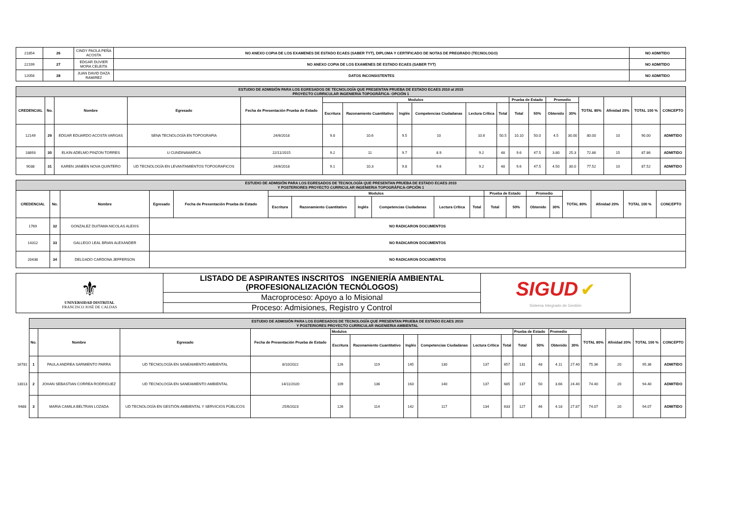| 21854 | 26 | CINDY PAOLA PEÑA ACOSTA | NO ANEXO COPIA DE LOS EXAMENES DE ESTADO ECAES (SABER TYT), DIPLOMA Y CERTIFICADO DE NOTAS DE PREGRADO (TECNOLOGO) | NO ADMITIDO |
| 22199 | 27 | EDGAR DUVIER MORA CELEITA | NO ANEXO COPIA DE LOS EXAMENES DE ESTADO ECAES (SABER TYT) | NO ADMITIDO |
| 12056 | 28 | JUAN DAVID DAZA RAMIREZ | DATOS INCONSISTENTES | NO ADMITIDO |
| ESTUDIO DE ADMISIÓN PARA LOS EGRESADOS DE TECNOLOGÍA QUE PRESENTAN PRUEBA DE ESTADO ECAES 2010 al 2015 PROYECTO CURRICULAR INGENIERIA TOPOGRÁFICA- OPCIÓN 1 | | | | | | | | | | | | | | | | | | |
| CREDENCIAL | No. | Nombre | Egresado | Fecha de Presentación Prueba de Estado | Modulos | | | | | | Prueba de Estado | | Promedio | | TOTAL 80% | Afinidad 20% | TOTAL 100 % | CONCEPTO |
| | | | | | Escritura | Razonamiento Cuantitativo | Inglés | Competencias Ciudadanas | Lectura Crítica | Total | Total | 50% | Obtenido | 30% | | | | |
| 12149 | 29 | EDGAR EDUARDO ACOSTA VARGAS | SENA TECNOLOGÍA EN TOPOGRAFIA | 24/6/2018 | 9.8 | 10.6 | 9.5 | 10 | 10.6 | 50.5 | 10.10 | 50.0 | 4.5 | 30.00 | 80.00 | 10 | 90.00 | ADMITIDO |
| 18893 | 30 | ELKIN ADELMO PINZON TORRES | U CUNDINAMARCA | 22/11/2015 | 9.2 | 11 | 9.7 | 8.9 | 9.2 | 48 | 9.6 | 47.5 | 3.80 | 25.3 | 72.86 | 15 | 87.86 | ADMITIDO |
| 9038 | 31 | KAREN JANEEN NOVA QUINTERO | UD TECNOLOGÍA EN LEVANTAMIENTOS TOPOGRAFICOS | 24/6/2018 | 9.1 | 10.3 | 9.8 | 9.6 | 9.2 | 48 | 9.6 | 47.5 | 4.50 | 30.0 | 77.52 | 10 | 87.52 | ADMITIDO |
| ESTUDIO DE ADMISIÓN PARA LOS EGRESADOS DE TECNOLOGÍA QUE PRESENTAN PRUEBA DE ESTADO ECAES 2010 Y POSTERIORES PROYECTO CURRICULAR INGENIERIA TOPOGRÁFICA-OPCIÓN 1 | | | | | | | | | | | | | | | | | | |
| CREDENCIAL | No. | Nombre | Egresado | Fecha de Presentación Prueba de Estado | Modulos | | | | | | Prueba de Estado | | Promedio | | TOTAL 80% | Afinidad 20% | TOTAL 100 % | CONCEPTO |
| | | | | | Escritura | Razonamiento Cuantitativo | Inglés | Competencias Ciudadanas | Lectura Crítica | Total | Total | 50% | Obtenido | 30% | | | | |
| 1769 | 32 | GONZALEZ DUITAMA NICOLAS ALEXIS | NO RADICARON DOCUMENTOS | | | | | | | | | | | | | | | |
| 14312 | 33 | GALLEGO LEAL BRIAN ALEXANDER | NO RADICARON DOCUMENTOS | | | | | | | | | | | | | | | |
| 20438 | 34 | DELGADO CARDONA JEFFERSON | NO RADICARON DOCUMENTOS | | | | | | | | | | | | | | | |
| ⚜ UNIVERSIDAD DISTRITAL FRANCISCO JOSÉ DE CALDAS | LISTADO DE ASPIRANTES INSCRITOS INGENIERÍA AMBIENTAL (PROFESIONALIZACIÓN TECNÓLOGOS) | SIGUD ✔ Sistema Integrado de Gestión |
| | Macroproceso: Apoyo a lo Misional | |
| | Proceso: Admisiones, Registro y Control | |
| | ESTUDIO DE ADMISIÓN PARA LOS EGRESADOS DE TECNOLOGÍA QUE PRESENTAN PRUEBA DE ESTADO ECAES 2010 Y POSTERIORES PROYECTO CURRICULAR INGENIERIA AMBIENTAL | | | | | | | | | | | | | | | | | |
| | No. | Nombre | Egresado | Fecha de Presentación Prueba de Estado | Modulos | | | | | | Prueba de Estado | | Promedio | | TOTAL 80% | Afinidad 20% | TOTAL 100 % | CONCEPTO |
| | | | | | Escritura | Razonamiento Cuantitativo | Inglés | Competencias Ciudadanas | Lectura Crítica | Total | Total | 50% | Obtenido | 30% | | | | |
| 16781 | 1 | PAULA ANDREA SARMIENTO PARRA | UD TECNOLOGÍA EN SANEAMIENTO AMBIENTAL | 8/10/2022 | 126 | 119 | 145 | 130 | 137 | 657 | 131 | 48 | 4.11 | 27.40 | 75.36 | 20 | 95.36 | ADMITIDO |
| 13013 | 2 | JOHAN SEBASTIAN CORREA RODRIGUEZ | UD TECNOLOGÍA EN SANEAMIENTO AMBIENTAL | 14/11/2020 | 109 | 136 | 163 | 140 | 137 | 685 | 137 | 50 | 3.66 | 24.40 | 74.40 | 20 | 94.40 | ADMITIDO |
| 9488 | 3 | MARIA CAMILA BELTRAN LOZADA | UD TECNOLOGÍA EN GESTIÓN AMBIENTAL Y SERVICIOS PÚBLICOS | 25/6/2023 | 126 | 114 | 142 | 117 | 134 | 633 | 127 | 46 | 4.18 | 27.87 | 74.07 | 20 | 94.07 | ADMITIDO |